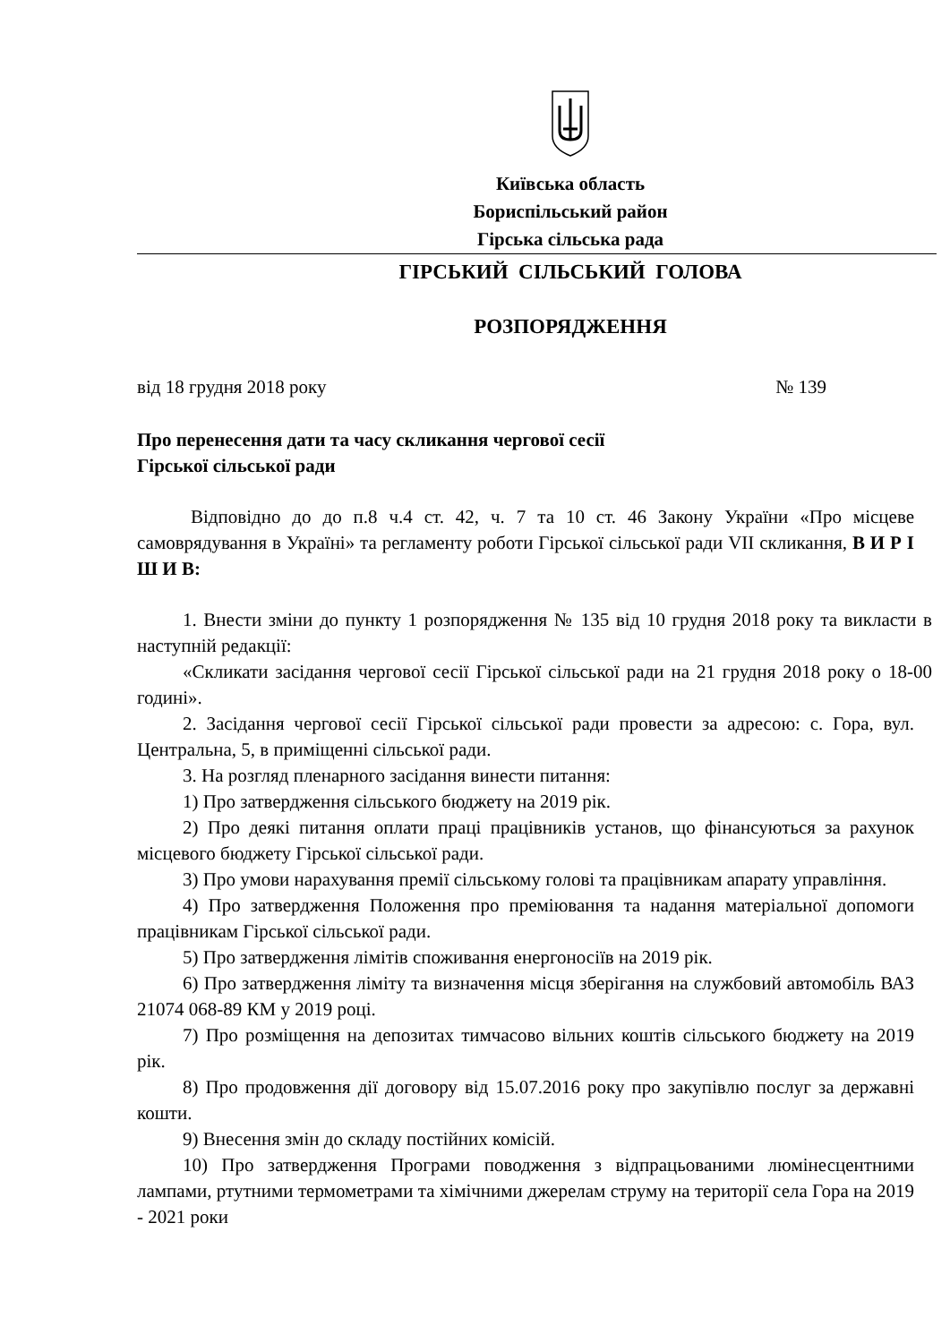Київська область
Бориспільський район
Гірська сільська рада
ГІРСЬКИЙ СІЛЬСЬКИЙ ГОЛОВА
РОЗПОРЯДЖЕННЯ
від 18 грудня 2018 року № 139
Про перенесення дати та часу скликання чергової сесії
Гірської сільської ради
Відповідно до до п.8 ч.4 ст. 42, ч. 7 та 10 ст. 46 Закону України «Про місцеве самоврядування в Україні» та регламенту роботи Гірської сільської ради VII скликання, В И Р І Ш И В:
1. Внести зміни до пункту 1 розпорядження № 135 від 10 грудня 2018 року та викласти в наступній редакції:
«Скликати засідання чергової сесії Гірської сільської ради на 21 грудня 2018 року о 18-00 годині».
2. Засідання чергової сесії Гірської сільської ради провести за адресою: с. Гора, вул. Центральна, 5, в приміщенні сільської ради.
3. На розгляд пленарного засідання винести питання:
1) Про затвердження сільського бюджету на 2019 рік.
2) Про деякі питання оплати праці працівників установ, що фінансуються за рахунок місцевого бюджету Гірської сільської ради.
3) Про умови нарахування премії сільському голові та працівникам апарату управління.
4) Про затвердження Положення про преміювання та надання матеріальної допомоги працівникам Гірської сільської ради.
5) Про затвердження лімітів споживання енергоносіїв на 2019 рік.
6) Про затвердження ліміту та визначення місця зберігання на службовий автомобіль ВАЗ 21074 068-89 КМ у 2019 році.
7) Про розміщення на депозитах тимчасово вільних коштів сільського бюджету на 2019 рік.
8) Про продовження дії договору від 15.07.2016 року про закупівлю послуг за державні кошти.
9) Внесення змін до складу постійних комісій.
10) Про затвердження Програми поводження з відпрацьованими люмінесцентними лампами, ртутними термометрами та хімічними джерелам струму на території села Гора на 2019 - 2021 роки